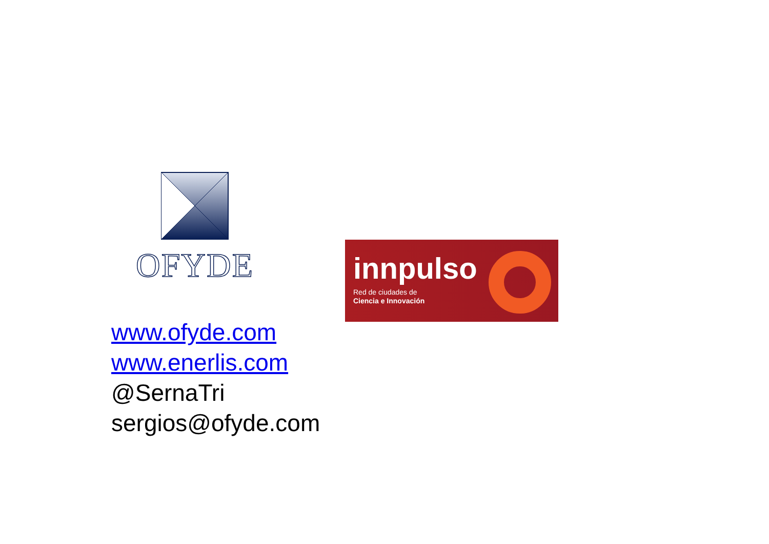OFYDE
innpulso
Red de ciudades de
Ciencia e Innovación
www.ofyde.com
www.enerlis.com
@SernaTri
sergios@ofyde.com